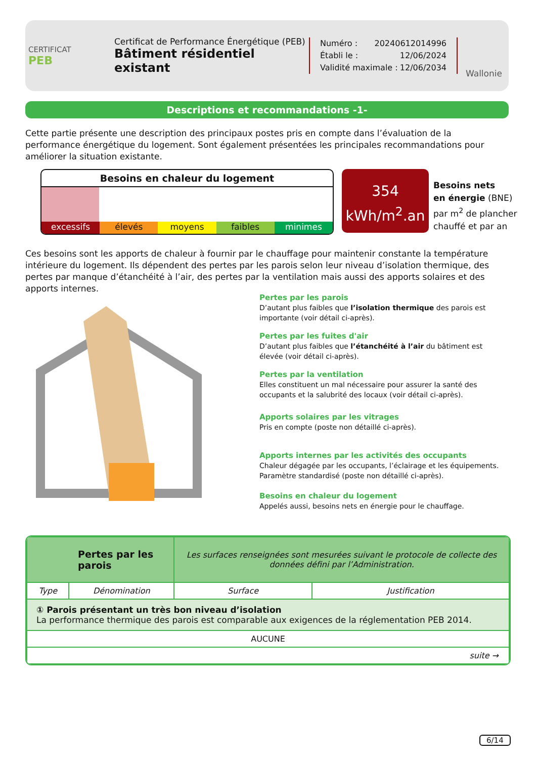CERTIFICAT
PEB
Certificat de Performance Énergétique (PEB)
Bâtiment résidentiel existant
Numéro : 20240612014996
Établi le : 12/06/2024
Validité maximale : 12/06/2034
Wallonie
Descriptions et recommandations -1-
Cette partie présente une description des principaux postes pris en compte dans l’évaluation de la performance énergétique du logement. Sont également présentées les principales recommandations pour améliorer la situation existante.
Besoins en chaleur du logement
excessifs élevés moyens faibles minimes
354
kWh/m<sup>2</sup>.an
Besoins nets
en énergie (BNE)
par m<sup>2</sup> de plancher
chauffé et par an
Ces besoins sont les apports de chaleur à fournir par le chauffage pour maintenir constante la température intérieure du logement. Ils dépendent des pertes par les parois selon leur niveau d’isolation thermique, des pertes par manque d’étanchéité à l’air, des pertes par la ventilation mais aussi des apports solaires et des apports internes.
Pertes par les parois
D’autant plus faibles que l’isolation thermique des parois est importante (voir détail ci-après).
Pertes par les fuites d'air
D’autant plus faibles que l’étanchéité à l’air du bâtiment est élevée (voir détail ci-après).
Pertes par la ventilation
Elles constituent un mal nécessaire pour assurer la santé des occupants et la salubrité des locaux (voir détail ci-après).
Apports solaires par les vitrages
Pris en compte (poste non détaillé ci-après).
Apports internes par les activités des occupants
Chaleur dégagée par les occupants, l’éclairage et les équipements. Paramètre standardisé (poste non détaillé ci-après).
Besoins en chaleur du logement
Appelés aussi, besoins nets en énergie pour le chauffage.
| Pertes par les parois | | Les surfaces renseignées sont mesurées suivant le protocole de collecte des données défini par l’Administration. | |
| --- | --- | --- | --- |
| Type | Dénomination | Surface | Justification |
| ① Parois présentant un très bon niveau d’isolation La performance thermique des parois est comparable aux exigences de la réglementation PEB 2014. | | | |
| AUCUNE | | | |
| suite → | | | |
6/14